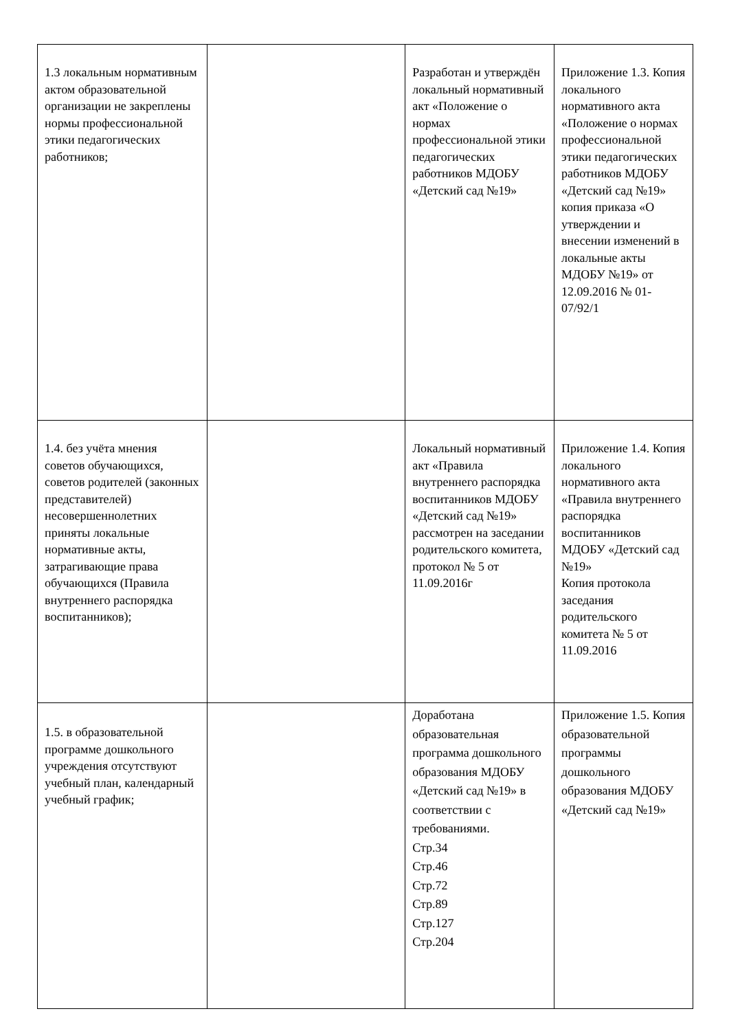| 1.3 локальным нормативным актом образовательной организации не закреплены нормы профессиональной этики педагогических работников; | | Разработан и утверждён локальный нормативный акт «Положение о нормах профессиональной этики педагогических работников МДОБУ «Детский сад №19» | Приложение 1.3. Копия локального нормативного акта «Положение о нормах профессиональной этики педагогических работников МДОБУ «Детский сад №19» копия приказа «О утверждении и внесении изменений в локальные акты МДОБУ №19» от 12.09.2016 № 01-07/92/1 |
| 1.4. без учёта мнения советов обучающихся, советов родителей (законных представителей) несовершеннолетних приняты локальные нормативные акты, затрагивающие права обучающихся (Правила внутреннего распорядка воспитанников); | | Локальный нормативный акт «Правила внутреннего распорядка воспитанников МДОБУ «Детский сад №19» рассмотрен на заседании родительского комитета, протокол № 5 от 11.09.2016г | Приложение 1.4. Копия локального нормативного акта «Правила внутреннего распорядка воспитанников МДОБУ «Детский сад №19» Копия протокола заседания родительского комитета № 5 от 11.09.2016 |
| 1.5. в образовательной программе дошкольного учреждения отсутствуют учебный план, календарный учебный график; | | Доработана образовательная программа дошкольного образования МДОБУ «Детский сад №19» в соответствии с требованиями. Стр.34 Стр.46 Стр.72 Стр.89 Стр.127 Стр.204 | Приложение 1.5. Копия образовательной программы дошкольного образования МДОБУ «Детский сад №19» |